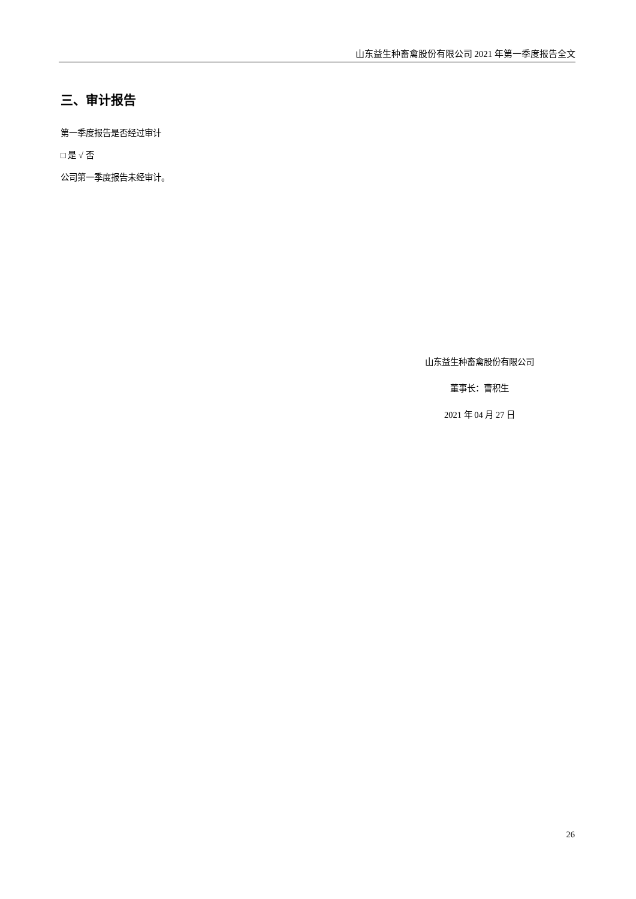山东益生种畜禽股份有限公司 2021 年第一季度报告全文
三、审计报告
第一季度报告是否经过审计
□ 是 √ 否
公司第一季度报告未经审计。
山东益生种畜禽股份有限公司
董事长：曹积生
2021 年 04 月 27 日
26